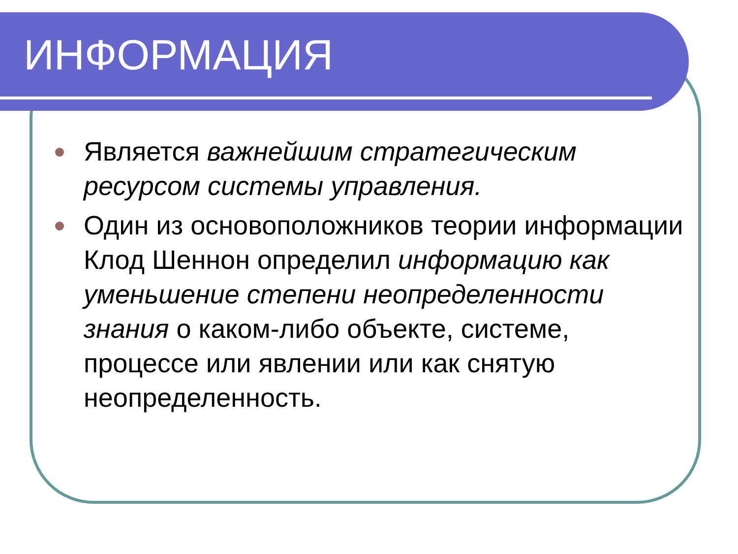ИНФОРМАЦИЯ
Является важнейшим стратегическим ресурсом системы управления.
Один из основоположников теории информации Клод Шеннон определил информацию как уменьшение степени неопределенности знания о каком-либо объекте, системе, процессе или явлении или как снятую неопределенность.